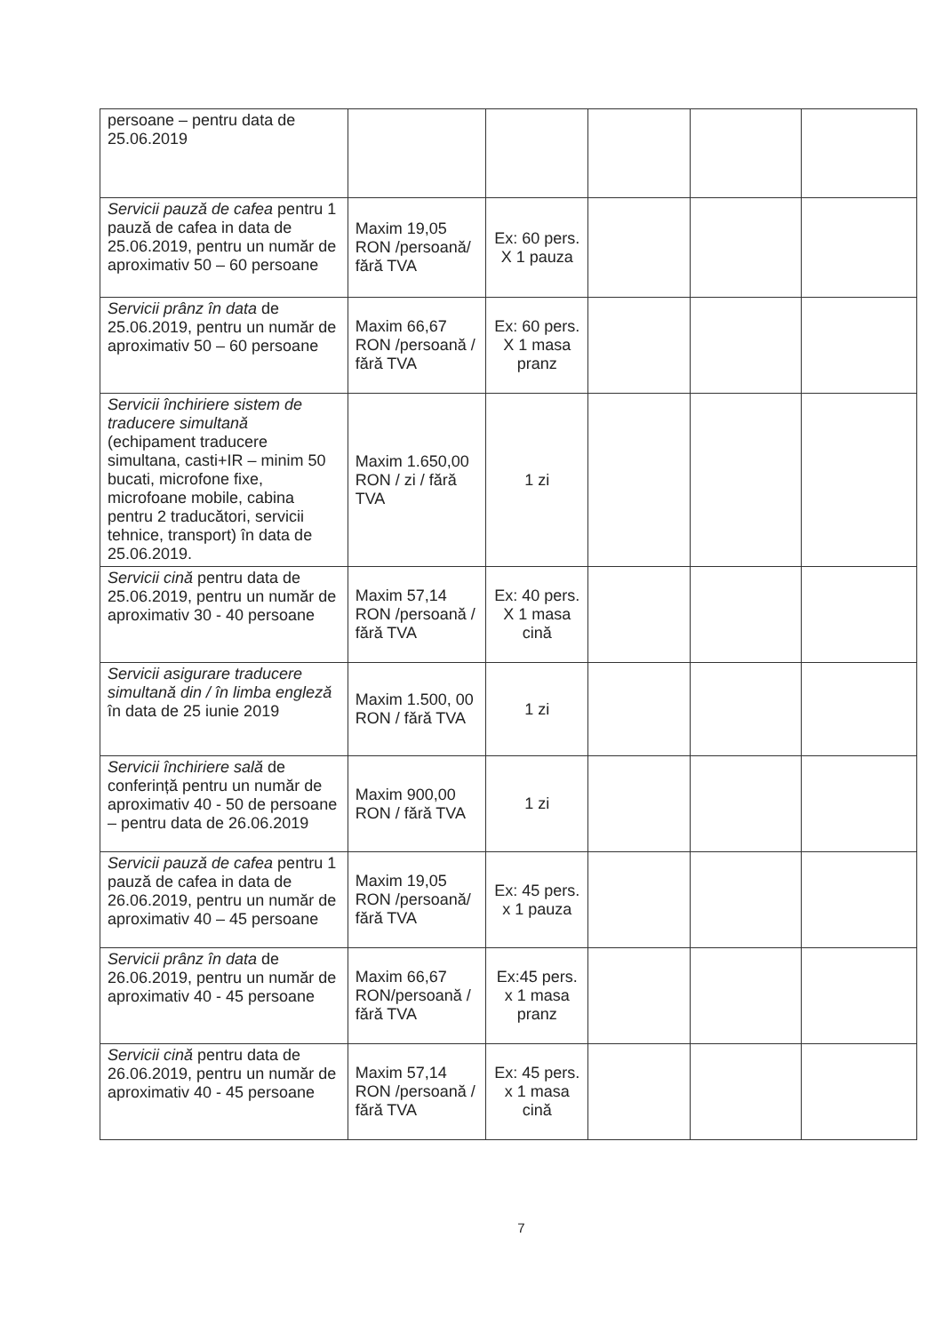| persoane – pentru data de 25.06.2019 | | | | | |
| Servicii pauză de cafea pentru 1 pauză de cafea in data de 25.06.2019, pentru un număr de aproximativ 50 – 60 persoane | Maxim 19,05 RON /persoană/ fără TVA | Ex: 60 pers. X 1 pauza | | | |
| Servicii prânz în data de 25.06.2019, pentru un număr de aproximativ 50 – 60 persoane | Maxim 66,67 RON /persoană / fără TVA | Ex: 60 pers. X 1 masa pranz | | | |
| Servicii închiriere sistem de traducere simultană (echipament traducere simultana, casti+IR – minim 50 bucati, microfone fixe, microfoane mobile, cabina pentru 2 traducători, servicii tehnice, transport) în data de 25.06.2019. | Maxim 1.650,00 RON / zi / fără TVA | 1 zi | | | |
| Servicii cină pentru data de 25.06.2019, pentru un număr de aproximativ 30 - 40 persoane | Maxim 57,14 RON /persoană / fără TVA | Ex: 40 pers. X 1 masa cină | | | |
| Servicii asigurare traducere simultană din / în limba engleză în data de 25 iunie 2019 | Maxim 1.500, 00 RON / fără TVA | 1 zi | | | |
| Servicii închiriere sală de conferință pentru un număr de aproximativ 40 - 50 de persoane – pentru data de 26.06.2019 | Maxim 900,00 RON / fără TVA | 1 zi | | | |
| Servicii pauză de cafea pentru 1 pauză de cafea in data de 26.06.2019, pentru un număr de aproximativ 40 – 45 persoane | Maxim 19,05 RON /persoană/ fără TVA | Ex: 45 pers. x 1 pauza | | | |
| Servicii prânz în data de 26.06.2019, pentru un număr de aproximativ 40 - 45 persoane | Maxim 66,67 RON/persoană / fără TVA | Ex:45 pers. x 1 masa pranz | | | |
| Servicii cină pentru data de 26.06.2019, pentru un număr de aproximativ 40 - 45 persoane | Maxim 57,14 RON /persoană / fără TVA | Ex: 45 pers. x 1 masa cină | | | |
7